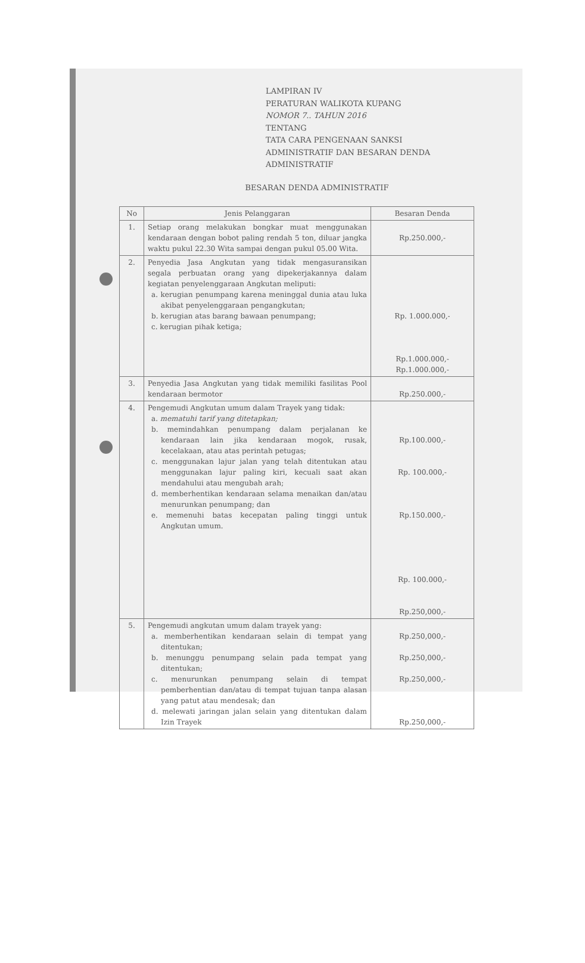LAMPIRAN IV
PERATURAN WALIKOTA KUPANG
NOMOR 7.. TAHUN 2016
TENTANG
TATA CARA PENGENAAN SANKSI
ADMINISTRATIF DAN BESARAN DENDA
ADMINISTRATIF
BESARAN DENDA ADMINISTRATIF
| No | Jenis Pelanggaran | Besaran Denda |
| --- | --- | --- |
| 1. | Setiap orang melakukan bongkar muat menggunakan kendaraan dengan bobot paling rendah 5 ton, diluar jangka waktu pukul 22.30 Wita sampai dengan pukul 05.00 Wita. | Rp.250.000,- |
| 2. | Penyedia Jasa Angkutan yang tidak mengasuransikan segala perbuatan orang yang dipekerjakannya dalam kegiatan penyelenggaraan Angkutan meliputi: a. kerugian penumpang karena meninggal dunia atau luka akibat penyelenggaraan pengangkutan; b. kerugian atas barang bawaan penumpang; c. kerugian pihak ketiga; | Rp. 1.000.000,- Rp.1.000.000,- Rp.1.000.000,- |
| 3. | Penyedia Jasa Angkutan yang tidak memiliki fasilitas Pool kendaraan bermotor | Rp.250.000,- |
| 4. | Pengemudi Angkutan umum dalam Trayek yang tidak: a. mematuhi tarif yang ditetapkan; b. memindahkan penumpang dalam perjalanan ke kendaraan lain jika kendaraan mogok, rusak, kecelakaan, atau atas perintah petugas; c. menggunakan lajur jalan yang telah ditentukan atau menggunakan lajur paling kiri, kecuali saat akan mendahului atau mengubah arah; d. memberhentikan kendaraan selama menaikan dan/atau menurunkan penumpang; dan e. memenuhi batas kecepatan paling tinggi untuk Angkutan umum. | Rp.100.000,- Rp. 100.000,- Rp.150.000,- Rp. 100.000,- Rp.250,000,- |
| 5. | Pengemudi angkutan umum dalam trayek yang: a. memberhentikan kendaraan selain di tempat yang ditentukan; b. menunggu penumpang selain pada tempat yang ditentukan; c. menurunkan penumpang selain di tempat pemberhentian dan/atau di tempat tujuan tanpa alasan yang patut atau mendesak; dan d. melewati jaringan jalan selain yang ditentukan dalam Izin Trayek | Rp.250,000,- Rp.250,000,- Rp.250,000,- Rp.250,000,- |